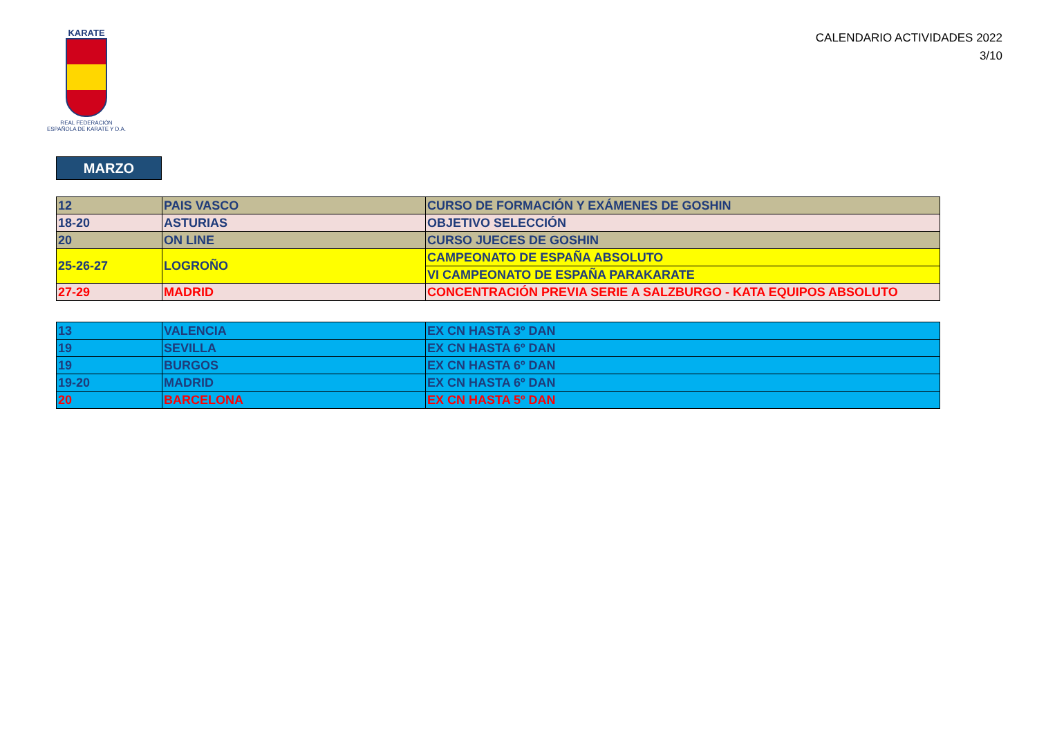KARATE
REAL FEDERACIÓN
ESPAÑOLA DE KARATE Y D.A.
CALENDARIO ACTIVIDADES 2022
3/10
MARZO
| 12 | PAIS VASCO | CURSO DE FORMACIÓN Y EXÁMENES DE GOSHIN |
| 18-20 | ASTURIAS | OBJETIVO SELECCIÓN |
| 20 | ON LINE | CURSO JUECES DE GOSHIN |
| 25-26-27 | LOGROÑO | CAMPEONATO DE ESPAÑA ABSOLUTO |
| | | VI CAMPEONATO DE ESPAÑA PARAKARATE |
| 27-29 | MADRID | CONCENTRACIÓN PREVIA SERIE A SALZBURGO - KATA EQUIPOS ABSOLUTO |
| 13 | VALENCIA | EX CN HASTA 3º DAN |
| 19 | SEVILLA | EX CN HASTA 6º DAN |
| 19 | BURGOS | EX CN HASTA 6º DAN |
| 19-20 | MADRID | EX CN HASTA 6º DAN |
| 20 | BARCELONA | EX CN HASTA 5º DAN |